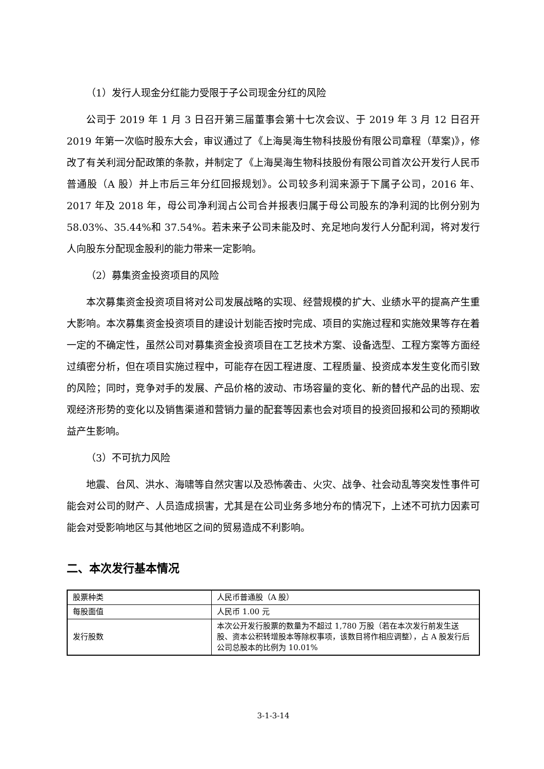（1）发行人现金分红能力受限于子公司现金分红的风险
公司于 2019 年 1 月 3 日召开第三届董事会第十七次会议、于 2019 年 3 月 12 日召开 2019 年第一次临时股东大会，审议通过了《上海昊海生物科技股份有限公司章程（草案)》，修改了有关利润分配政策的条款，并制定了《上海昊海生物科技股份有限公司首次公开发行人民币普通股（A 股）并上市后三年分红回报规划》。公司较多利润来源于下属子公司，2016 年、2017 年及 2018 年，母公司净利润占公司合并报表归属于母公司股东的净利润的比例分别为 58.03%、35.44%和 37.54%。若未来子公司未能及时、充足地向发行人分配利润，将对发行人向股东分配现金股利的能力带来一定影响。
（2）募集资金投资项目的风险
本次募集资金投资项目将对公司发展战略的实现、经营规模的扩大、业绩水平的提高产生重大影响。本次募集资金投资项目的建设计划能否按时完成、项目的实施过程和实施效果等存在着一定的不确定性，虽然公司对募集资金投资项目在工艺技术方案、设备选型、工程方案等方面经过缜密分析，但在项目实施过程中，可能存在因工程进度、工程质量、投资成本发生变化而引致的风险；同时，竞争对手的发展、产品价格的波动、市场容量的变化、新的替代产品的出现、宏观经济形势的变化以及销售渠道和营销力量的配套等因素也会对项目的投资回报和公司的预期收益产生影响。
（3）不可抗力风险
地震、台风、洪水、海啸等自然灾害以及恐怖袭击、火灾、战争、社会动乱等突发性事件可能会对公司的财产、人员造成损害，尤其是在公司业务多地分布的情况下，上述不可抗力因素可能会对受影响地区与其他地区之间的贸易造成不利影响。
二、本次发行基本情况
| 股票种类 | 人民币普通股（A 股） |
| 每股面值 | 人民币 1.00 元 |
| 发行股数 | 本次公开发行股票的数量为不超过 1,780 万股（若在本次发行前发生送股、资本公积转增股本等除权事项，该数目将作相应调整），占 A 股发行后公司总股本的比例为 10.01% |
3-1-3-14